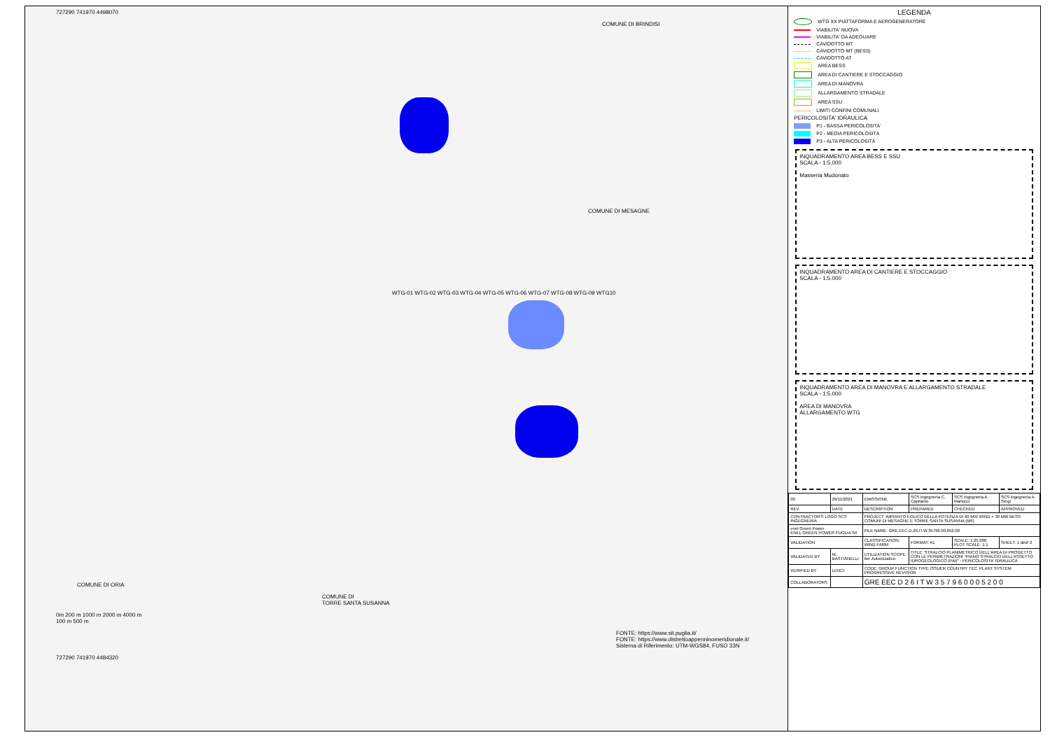727290 741970 4498070
COMUNE DI BRINDISI
COMUNE DI MESAGNE
WTG-01 WTG-02 WTG-03 WTG-04 WTG-05 WTG-06 WTG-07 WTG-08 WTG-09 WTG10
COMUNE DI ORIA
COMUNE DI
TORRE SANTA SUSANNA
0m 200 m 1000 m 2000 m 4000 m
100 m 500 m
FONTE: https://www.sit.puglia.it/
FONTE: https://www.distrettoappenninomeridionale.it/
Sistema di Riferimento: UTM-WGS84, FUSO 33N
727290 741970 4484320
LEGENDA
WTG XX PIATTAFORMA E AEROGENERATORE
VIABILITA' NUOVA
VIABILITA' DA ADEGUARE
CAVIDOTTO MT
CAVIDOTTO MT (BESS)
CAVIDOTTO AT
AREA BESS
AREA DI CANTIERE E STOCCAGGIO
AREA DI MANOVRA
ALLARGAMENTO STRADALE
AREA SSU
LIMITI CONFINI COMUNALI
PERICOLOSITA' IDRAULICA
P1 - BASSA PERICOLOSITA'
P2 - MEDIA PERICOLOSITÀ
P3 - ALTA PERICOLOSITÀ
INQUADRAMENTO AREA BESS E SSU
SCALA - 1:5.000
Masseria Mudonato
INQUADRAMENTO AREA DI CANTIERE E STOCCAGGIO
SCALA - 1:5.000
INQUADRAMENTO AREA DI MANOVRA E ALLARGAMENTO STRADALE
SCALA - 1:5.000
AREA DI MANOVRA
ALLARGAMENTO WTG
| 00 | 29/11/2021 | EMISSIONE | SCS ingegneria C. Capitanio | SCS ingegneria A. Martucci | SCS ingegneria A. Sergi |
| REV. | DATE | DESCRIPTION | PREPARED | CHECKED | APPROVED |
| CONTRACTOR'S LOGO SCS INGEGNERIA | | PROJECT: IMPIANTO EOLICO DELLA POTENZA DI 60 MW WIND + 30 MW BESS COMUNI DI MESAGNE E TORRE SANTA SUSANNA (BR) | | | |
| enel Green Power ENEL GREEN POWER PUGLIA Srl | | FILE NAME: GRE.EEC.D.26.IT.W.35796.00.052.00 | | | |
| VALIDATION | | CLASSIFICATION: WIND FARM | FORMAT: A1 | SCALE: 1:25.000 PLOT SCALE: 1:1 | SHEET: 1 di/of 3 |
| VALIDATED BY | M. BASTIANELLI | UTILIZATION SCOPE: Iter Autorizzativo | TITLE: STRALCIO PLANIMETRICO DELL'AREA DI PROGETTO CON LE PERIMETRAZIONI "PIANO STRALCIO DELL'ASSETTO IDROGEOLOGICO (PAI)" - PERICOLOSITA' IDRAULICA | | |
| VERIFIED BY | LENCI | CODE: GROUP FUNCTION TYPE ISSUER COUNTRY TEC. PLANT SYSTEM PROGRESSIVE REVISION | | | |
| COLLABORATORS | | GRE EEC D 2 6 I T W 3 5 7 9 6 0 0 0 5 2 0 0 | | | |